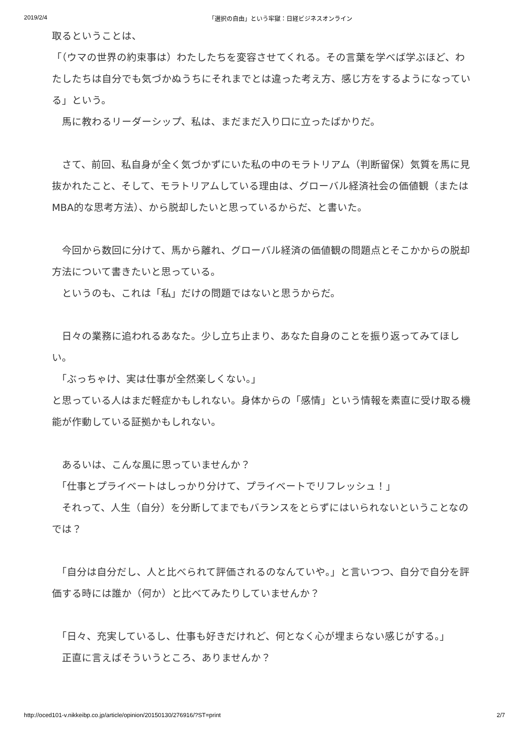2019/2/4 「選択の自由」という牢獄：日経ビジネスオンライン
取るということは、
「（ウマの世界の約束事は）わたしたちを変容させてくれる。その言葉を学べば学ぶほど、わたしたちは自分でも気づかぬうちにそれまでとは違った考え方、感じ方をするようになっている」という。
　馬に教わるリーダーシップ、私は、まだまだ入り口に立ったばかりだ。
　さて、前回、私自身が全く気づかずにいた私の中のモラトリアム（判断留保）気質を馬に見抜かれたこと、そして、モラトリアムしている理由は、グローバル経済社会の価値観（またはMBA的な思考方法）、から脱却したいと思っているからだ、と書いた。
　今回から数回に分けて、馬から離れ、グローバル経済の価値観の問題点とそこかからの脱却方法について書きたいと思っている。
　というのも、これは「私」だけの問題ではないと思うからだ。
　日々の業務に追われるあなた。少し立ち止まり、あなた自身のことを振り返ってみてほしい。
　「ぶっちゃけ、実は仕事が全然楽しくない。」
と思っている人はまだ軽症かもしれない。身体からの「感情」という情報を素直に受け取る機能が作動している証拠かもしれない。
　あるいは、こんな風に思っていませんか？
　「仕事とプライベートはしっかり分けて、プライベートでリフレッシュ！」
　それって、人生（自分）を分断してまでもバランスをとらずにはいられないということなのでは？
　「自分は自分だし、人と比べられて評価されるのなんていや。」と言いつつ、自分で自分を評価する時には誰か（何か）と比べてみたりしていませんか？
　「日々、充実しているし、仕事も好きだけれど、何となく心が埋まらない感じがする。」
　正直に言えばそういうところ、ありませんか？
http://oced101-v.nikkeibp.co.jp/article/opinion/20150130/276916/?ST=print 2/7